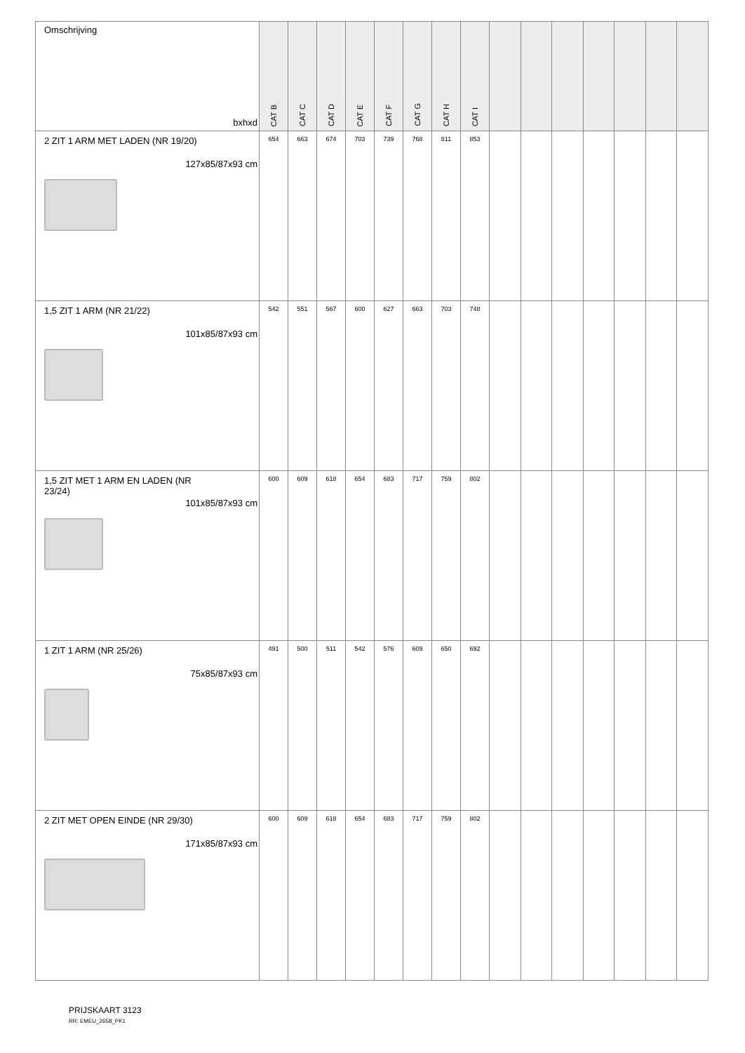| Omschrijving bxhxd | CAT B | CAT C | CAT D | CAT E | CAT F | CAT G | CAT H | CAT I | | | | | | | |
| --- | --- | --- | --- | --- | --- | --- | --- | --- | --- | --- | --- | --- | --- | --- | --- |
| 2 ZIT 1 ARM MET LADEN (NR 19/20) 127x85/87x93 cm | 654 | 663 | 674 | 703 | 739 | 768 | 811 | 853 | | | | | | | |
| 1,5 ZIT 1 ARM (NR 21/22) 101x85/87x93 cm | 542 | 551 | 567 | 600 | 627 | 663 | 703 | 748 | | | | | | | |
| 1,5 ZIT MET 1 ARM EN LADEN (NR 23/24) 101x85/87x93 cm | 600 | 609 | 618 | 654 | 683 | 717 | 759 | 802 | | | | | | | |
| 1 ZIT 1 ARM (NR 25/26) 75x85/87x93 cm | 491 | 500 | 511 | 542 | 576 | 609 | 650 | 692 | | | | | | | |
| 2 ZIT MET OPEN EINDE (NR 29/30) 171x85/87x93 cm | 600 | 609 | 618 | 654 | 683 | 717 | 759 | 802 | | | | | | | |
PRIJSKAART 3123
RR: EMEU_2658_PK1